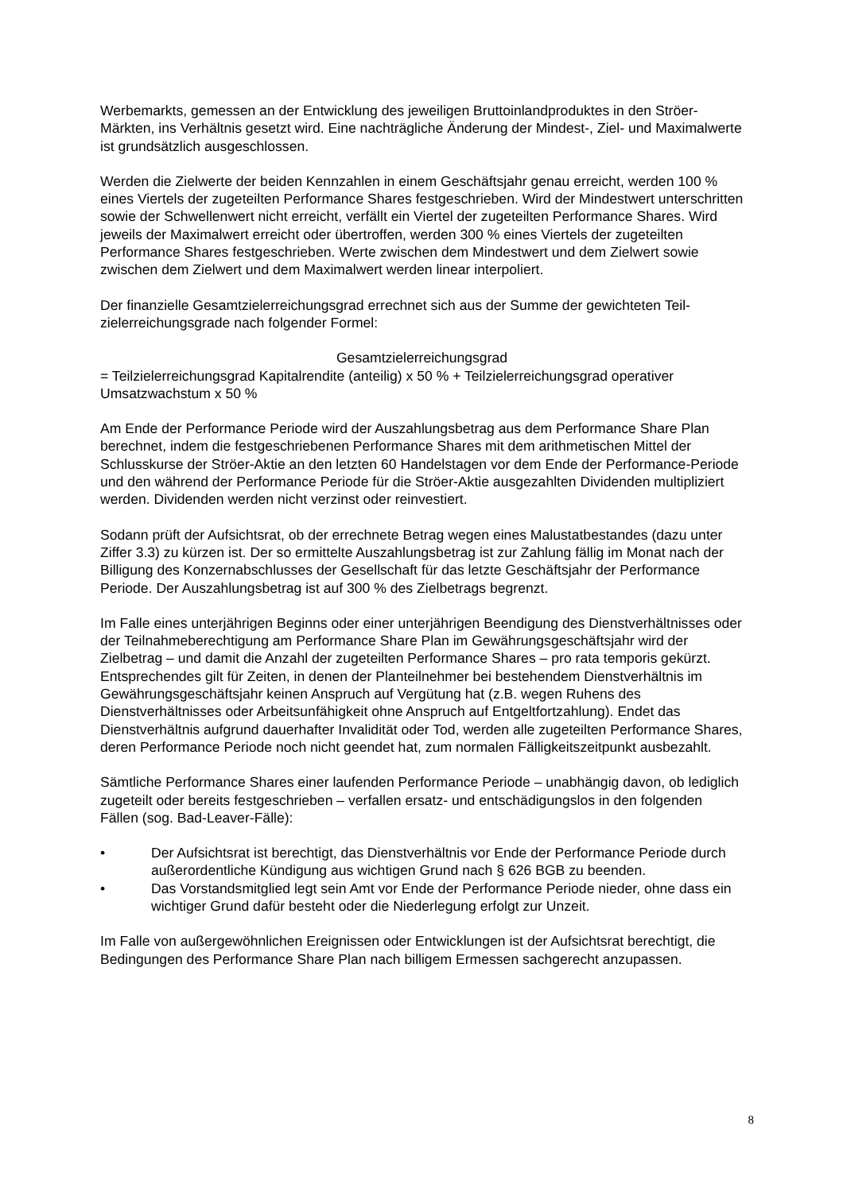Werbemarkts, gemessen an der Entwicklung des jeweiligen Bruttoinlandproduktes in den Ströer-Märkten, ins Verhältnis gesetzt wird. Eine nachträgliche Änderung der Mindest-, Ziel- und Maximalwerte ist grundsätzlich ausgeschlossen.
Werden die Zielwerte der beiden Kennzahlen in einem Geschäftsjahr genau erreicht, werden 100 % eines Viertels der zugeteilten Performance Shares festgeschrieben. Wird der Mindestwert unterschritten sowie der Schwellenwert nicht erreicht, verfällt ein Viertel der zugeteilten Performance Shares. Wird jeweils der Maximalwert erreicht oder übertroffen, werden 300 % eines Viertels der zugeteilten Performance Shares festgeschrieben. Werte zwischen dem Mindestwert und dem Zielwert sowie zwischen dem Zielwert und dem Maximalwert werden linear interpoliert.
Der finanzielle Gesamtzielerreichungsgrad errechnet sich aus der Summe der gewichteten Teil-zielerreichungsgrade nach folgender Formel:
Gesamtzielerreichungsgrad
= Teilzielerreichungsgrad Kapitalrendite (anteilig) x 50 % + Teilzielerreichungsgrad operativer Umsatzwachstum x 50 %
Am Ende der Performance Periode wird der Auszahlungsbetrag aus dem Performance Share Plan berechnet, indem die festgeschriebenen Performance Shares mit dem arithmetischen Mittel der Schlusskurse der Ströer-Aktie an den letzten 60 Handelstagen vor dem Ende der Performance-Periode und den während der Performance Periode für die Ströer-Aktie ausgezahlten Dividenden multipliziert werden. Dividenden werden nicht verzinst oder reinvestiert.
Sodann prüft der Aufsichtsrat, ob der errechnete Betrag wegen eines Malustatbestandes (dazu unter Ziffer 3.3) zu kürzen ist. Der so ermittelte Auszahlungsbetrag ist zur Zahlung fällig im Monat nach der Billigung des Konzernabschlusses der Gesellschaft für das letzte Geschäftsjahr der Performance Periode. Der Auszahlungsbetrag ist auf 300 % des Zielbetrags begrenzt.
Im Falle eines unterjährigen Beginns oder einer unterjährigen Beendigung des Dienstverhältnisses oder der Teilnahmeberechtigung am Performance Share Plan im Gewährungsgeschäftsjahr wird der Zielbetrag – und damit die Anzahl der zugeteilten Performance Shares – pro rata temporis gekürzt. Entsprechendes gilt für Zeiten, in denen der Planteilnehmer bei bestehendem Dienstverhältnis im Gewährungsgeschäftsjahr keinen Anspruch auf Vergütung hat (z.B. wegen Ruhens des Dienstverhältnisses oder Arbeitsunfähigkeit ohne Anspruch auf Entgeltfortzahlung). Endet das Dienstverhältnis aufgrund dauerhafter Invalidität oder Tod, werden alle zugeteilten Performance Shares, deren Performance Periode noch nicht geendet hat, zum normalen Fälligkeitszeitpunkt ausbezahlt.
Sämtliche Performance Shares einer laufenden Performance Periode – unabhängig davon, ob lediglich zugeteilt oder bereits festgeschrieben – verfallen ersatz- und entschädigungslos in den folgenden Fällen (sog. Bad-Leaver-Fälle):
• Der Aufsichtsrat ist berechtigt, das Dienstverhältnis vor Ende der Performance Periode durch außerordentliche Kündigung aus wichtigen Grund nach § 626 BGB zu beenden.
• Das Vorstandsmitglied legt sein Amt vor Ende der Performance Periode nieder, ohne dass ein wichtiger Grund dafür besteht oder die Niederlegung erfolgt zur Unzeit.
Im Falle von außergewöhnlichen Ereignissen oder Entwicklungen ist der Aufsichtsrat berechtigt, die Bedingungen des Performance Share Plan nach billigem Ermessen sachgerecht anzupassen.
8